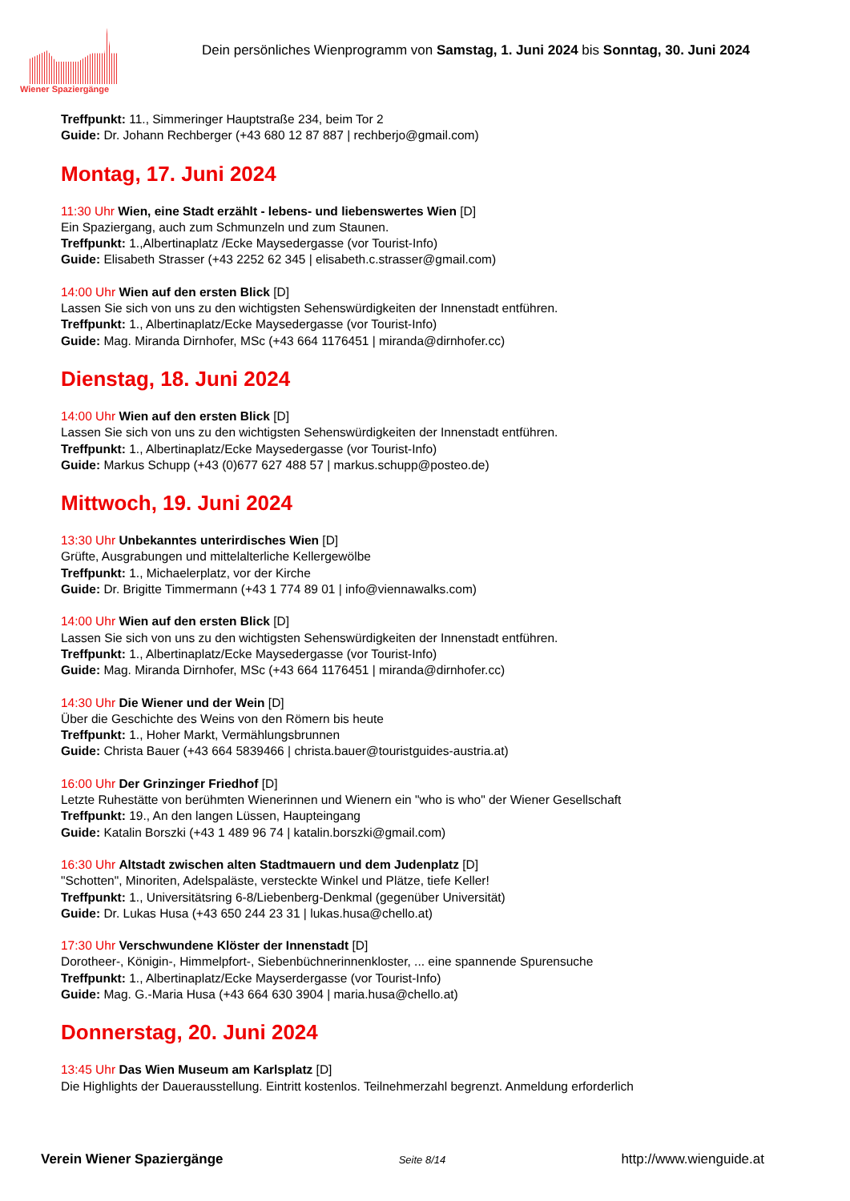Wiener Spaziergänge
Dein persönliches Wienprogramm von Samstag, 1. Juni 2024 bis Sonntag, 30. Juni 2024
Treffpunkt: 11., Simmeringer Hauptstraße 234, beim Tor 2
Guide: Dr. Johann Rechberger (+43 680 12 87 887 | rechberjo@gmail.com)
Montag, 17. Juni 2024
11:30 Uhr Wien, eine Stadt erzählt - lebens- und liebenswertes Wien [D]
Ein Spaziergang, auch zum Schmunzeln und zum Staunen.
Treffpunkt: 1.,Albertinaplatz /Ecke Maysedergasse (vor Tourist-Info)
Guide: Elisabeth Strasser (+43 2252 62 345 | elisabeth.c.strasser@gmail.com)
14:00 Uhr Wien auf den ersten Blick [D]
Lassen Sie sich von uns zu den wichtigsten Sehenswürdigkeiten der Innenstadt entführen.
Treffpunkt: 1., Albertinaplatz/Ecke Maysedergasse (vor Tourist-Info)
Guide: Mag. Miranda Dirnhofer, MSc (+43 664 1176451 | miranda@dirnhofer.cc)
Dienstag, 18. Juni 2024
14:00 Uhr Wien auf den ersten Blick [D]
Lassen Sie sich von uns zu den wichtigsten Sehenswürdigkeiten der Innenstadt entführen.
Treffpunkt: 1., Albertinaplatz/Ecke Maysedergasse (vor Tourist-Info)
Guide: Markus Schupp (+43 (0)677 627 488 57 | markus.schupp@posteo.de)
Mittwoch, 19. Juni 2024
13:30 Uhr Unbekanntes unterirdisches Wien [D]
Grüfte, Ausgrabungen und mittelalterliche Kellergewölbe
Treffpunkt: 1., Michaelerplatz, vor der Kirche
Guide: Dr. Brigitte Timmermann (+43 1 774 89 01 | info@viennawalks.com)
14:00 Uhr Wien auf den ersten Blick [D]
Lassen Sie sich von uns zu den wichtigsten Sehenswürdigkeiten der Innenstadt entführen.
Treffpunkt: 1., Albertinaplatz/Ecke Maysedergasse (vor Tourist-Info)
Guide: Mag. Miranda Dirnhofer, MSc (+43 664 1176451 | miranda@dirnhofer.cc)
14:30 Uhr Die Wiener und der Wein [D]
Über die Geschichte des Weins von den Römern bis heute
Treffpunkt: 1., Hoher Markt, Vermählungsbrunnen
Guide: Christa Bauer (+43 664 5839466 | christa.bauer@touristguides-austria.at)
16:00 Uhr Der Grinzinger Friedhof [D]
Letzte Ruhestätte von berühmten Wienerinnen und Wienern ein "who is who" der Wiener Gesellschaft
Treffpunkt: 19., An den langen Lüssen, Haupteingang
Guide: Katalin Borszki (+43 1 489 96 74 | katalin.borszki@gmail.com)
16:30 Uhr Altstadt zwischen alten Stadtmauern und dem Judenplatz [D]
"Schotten", Minoriten, Adelspaläste, versteckte Winkel und Plätze, tiefe Keller!
Treffpunkt: 1., Universitätsring 6-8/Liebenberg-Denkmal (gegenüber Universität)
Guide: Dr. Lukas Husa (+43 650 244 23 31 | lukas.husa@chello.at)
17:30 Uhr Verschwundene Klöster der Innenstadt [D]
Dorotheer-, Königin-, Himmelpfort-, Siebenbüchnerinnenkloster, ... eine spannende Spurensuche
Treffpunkt: 1., Albertinaplatz/Ecke Mayserdergasse (vor Tourist-Info)
Guide: Mag. G.-Maria Husa (+43 664 630 3904 | maria.husa@chello.at)
Donnerstag, 20. Juni 2024
13:45 Uhr Das Wien Museum am Karlsplatz [D]
Die Highlights der Dauerausstellung. Eintritt kostenlos. Teilnehmerzahl begrenzt. Anmeldung erforderlich
Verein Wiener Spaziergänge Seite 8/14 http://www.wienguide.at